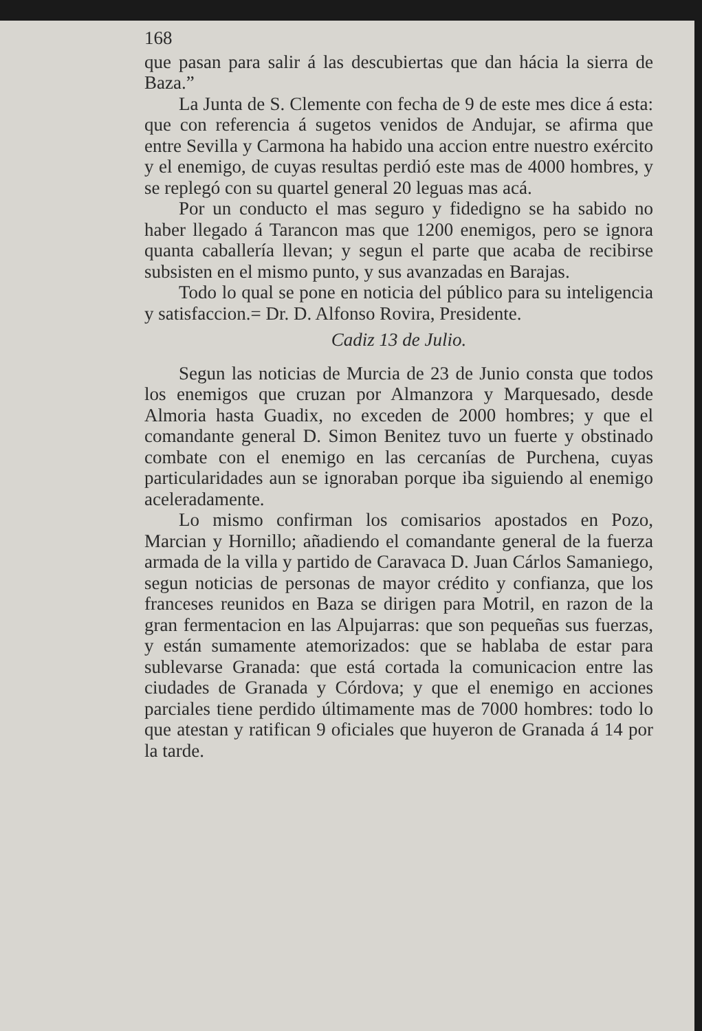168
que pasan para salir á las descubiertas que dan hácia la sierra de Baza.”
La Junta de S. Clemente con fecha de 9 de este mes dice á esta: que con referencia á sugetos venidos de Andujar, se afirma que entre Sevilla y Carmona ha habido una accion entre nuestro exército y el enemigo, de cuyas resultas perdió este mas de 4000 hombres, y se replegó con su quartel general 20 leguas mas acá.
Por un conducto el mas seguro y fidedigno se ha sabido no haber llegado á Tarancon mas que 1200 enemigos, pero se ignora quanta caballería llevan; y segun el parte que acaba de recibirse subsisten en el mismo punto, y sus avanzadas en Barajas.
Todo lo qual se pone en noticia del público para su inteligencia y satisfaccion.= Dr. D. Alfonso Rovira, Presidente.
Cadiz 13 de Julio.
Segun las noticias de Murcia de 23 de Junio consta que todos los enemigos que cruzan por Almanzora y Marquesado, desde Almoria hasta Guadix, no exceden de 2000 hombres; y que el comandante general D. Simon Benitez tuvo un fuerte y obstinado combate con el enemigo en las cercanías de Purchena, cuyas particularidades aun se ignoraban porque iba siguiendo al enemigo aceleradamente.
Lo mismo confirman los comisarios apostados en Pozo, Marcian y Hornillo; añadiendo el comandante general de la fuerza armada de la villa y partido de Caravaca D. Juan Cárlos Samaniego, segun noticias de personas de mayor crédito y confianza, que los franceses reunidos en Baza se dirigen para Motril, en razon de la gran fermentacion en las Alpujarras: que son pequeñas sus fuerzas, y están sumamente atemorizados: que se hablaba de estar para sublevarse Granada: que está cortada la comunicacion entre las ciudades de Granada y Córdova; y que el enemigo en acciones parciales tiene perdido últimamente mas de 7000 hombres: todo lo que atestan y ratifican 9 oficiales que huyeron de Granada á 14 por la tarde.